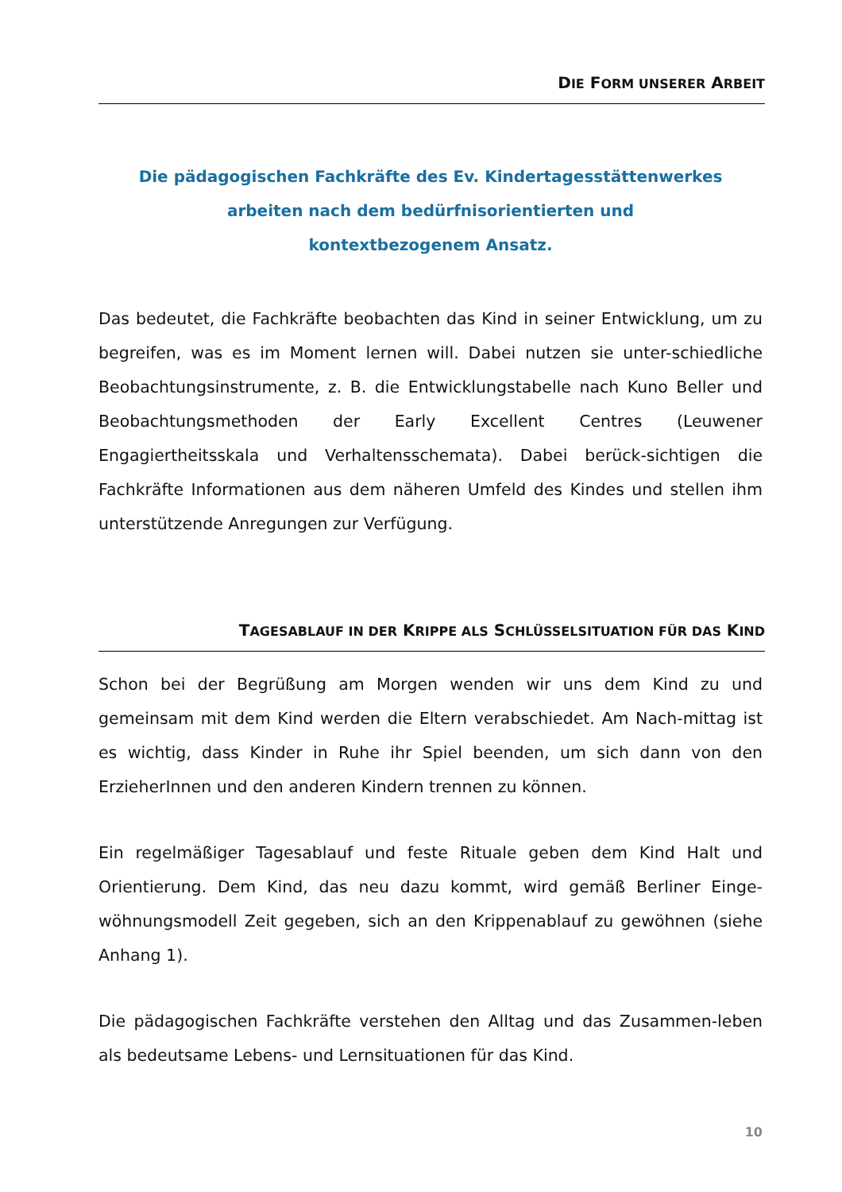DIE FORM UNSERER ARBEIT
Die pädagogischen Fachkräfte des Ev. Kindertagesstättenwerkes
arbeiten nach dem bedürfnisorientierten und
kontextbezogenem Ansatz.
Das bedeutet, die Fachkräfte beobachten das Kind in seiner Entwicklung, um zu begreifen, was es im Moment lernen will. Dabei nutzen sie unter-schiedliche Beobachtungsinstrumente, z. B. die Entwicklungstabelle nach Kuno Beller und Beobachtungsmethoden der Early Excellent Centres (Leuwener Engagiertheitsskala und Verhaltensschemata). Dabei berück-sichtigen die Fachkräfte Informationen aus dem näheren Umfeld des Kindes und stellen ihm unterstützende Anregungen zur Verfügung.
TAGESABLAUF IN DER KRIPPE ALS SCHLÜSSELSITUATION FÜR DAS KIND
Schon bei der Begrüßung am Morgen wenden wir uns dem Kind zu und gemeinsam mit dem Kind werden die Eltern verabschiedet. Am Nach-mittag ist es wichtig, dass Kinder in Ruhe ihr Spiel beenden, um sich dann von den ErzieherInnen und den anderen Kindern trennen zu können.
Ein regelmäßiger Tagesablauf und feste Rituale geben dem Kind Halt und Orientierung. Dem Kind, das neu dazu kommt, wird gemäß Berliner Einge-wöhnungsmodell Zeit gegeben, sich an den Krippenablauf zu gewöhnen (siehe Anhang 1).
Die pädagogischen Fachkräfte verstehen den Alltag und das Zusammen-leben als bedeutsame Lebens- und Lernsituationen für das Kind.
10